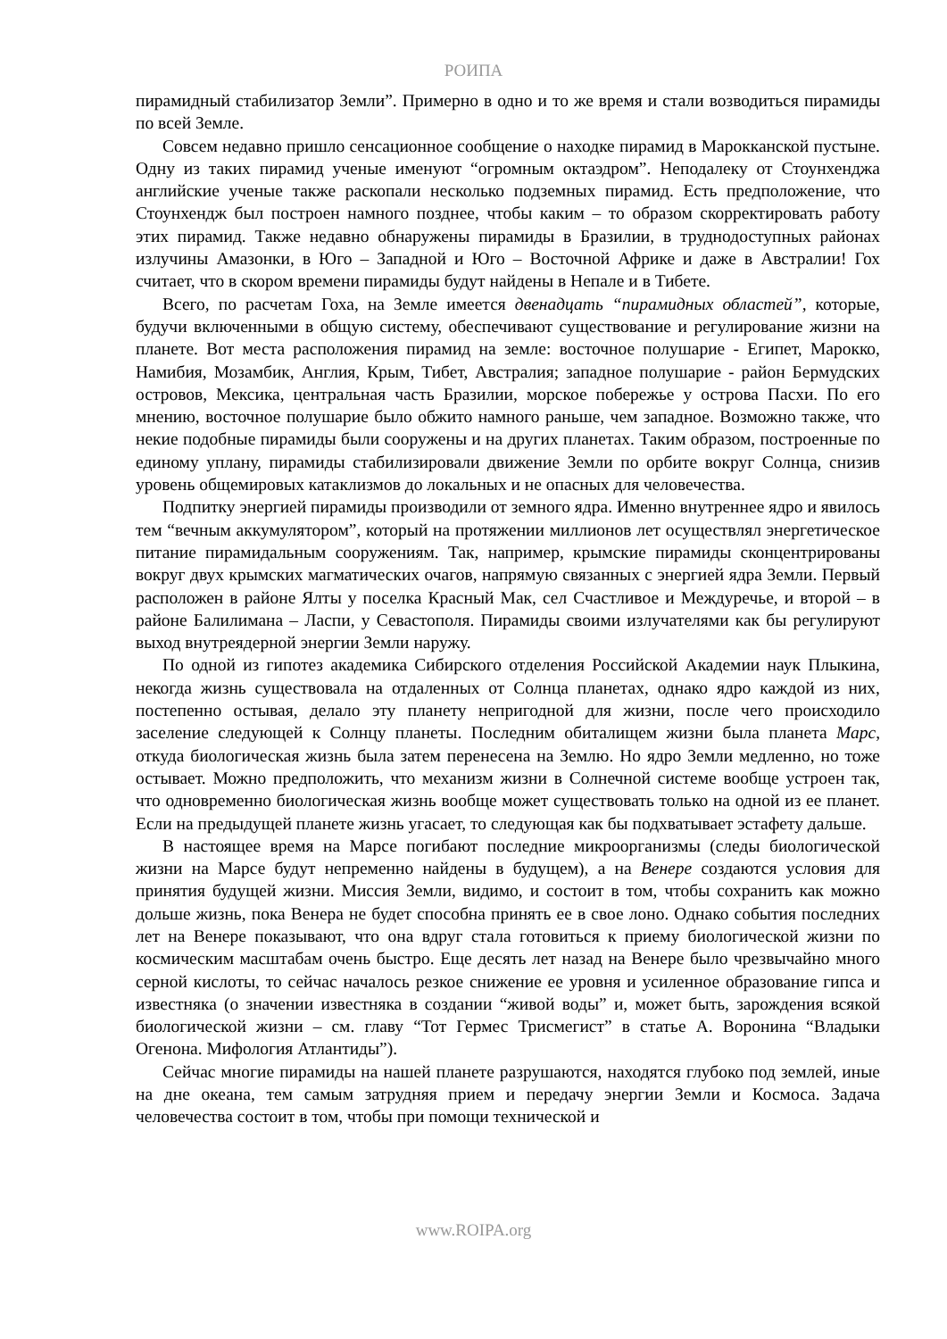РОИПА
пирамидный стабилизатор Земли”. Примерно в одно и то же время и стали возводиться пирамиды по всей Земле.
Совсем недавно пришло сенсационное сообщение о находке пирамид в Марокканской пустыне. Одну из таких пирамид ученые именуют “огромным октаэдром”. Неподалеку от Стоунхенджа английские ученые также раскопали несколько подземных пирамид. Есть предположение, что Стоунхендж был построен намного позднее, чтобы каким – то образом скорректировать работу этих пирамид. Также недавно обнаружены пирамиды в Бразилии, в труднодоступных районах излучины Амазонки, в Юго – Западной и Юго – Восточной Африке и даже в Австралии! Гох считает, что в скором времени пирамиды будут найдены в Непале и в Тибете.
Всего, по расчетам Гоха, на Земле имеется двенадцать “пирамидных областей”, которые, будучи включенными в общую систему, обеспечивают существование и регулирование жизни на планете. Вот места расположения пирамид на земле: восточное полушарие - Египет, Марокко, Намибия, Мозамбик, Англия, Крым, Тибет, Австралия; западное полушарие - район Бермудских островов, Мексика, центральная часть Бразилии, морское побережье у острова Пасхи. По его мнению, восточное полушарие было обжито намного раньше, чем западное. Возможно также, что некие подобные пирамиды были сооружены и на других планетах. Таким образом, построенные по единому уплану, пирамиды стабилизировали движение Земли по орбите вокруг Солнца, снизив уровень общемировых катаклизмов до локальных и не опасных для человечества.
Подпитку энергией пирамиды производили от земного ядра. Именно внутреннее ядро и явилось тем “вечным аккумулятором”, который на протяжении миллионов лет осуществлял энергетическое питание пирамидальным сооружениям. Так, например, крымские пирамиды сконцентрированы вокруг двух крымских магматических очагов, напрямую связанных с энергией ядра Земли. Первый расположен в районе Ялты у поселка Красный Мак, сел Счастливое и Междуречье, и второй – в районе Балилимана – Ласпи, у Севастополя. Пирамиды своими излучателями как бы регулируют выход внутреядерной энергии Земли наружу.
По одной из гипотез академика Сибирского отделения Российской Академии наук Плыкина, некогда жизнь существовала на отдаленных от Солнца планетах, однако ядро каждой из них, постепенно остывая, делало эту планету непригодной для жизни, после чего происходило заселение следующей к Солнцу планеты. Последним обиталищем жизни была планета Марс, откуда биологическая жизнь была затем перенесена на Землю. Но ядро Земли медленно, но тоже остывает. Можно предположить, что механизм жизни в Солнечной системе вообще устроен так, что одновременно биологическая жизнь вообще может существовать только на одной из ее планет. Если на предыдущей планете жизнь угасает, то следующая как бы подхватывает эстафету дальше.
В настоящее время на Марсе погибают последние микроорганизмы (следы биологической жизни на Марсе будут непременно найдены в будущем), а на Венере создаются условия для принятия будущей жизни. Миссия Земли, видимо, и состоит в том, чтобы сохранить как можно дольше жизнь, пока Венера не будет способна принять ее в свое лоно. Однако события последних лет на Венере показывают, что она вдруг стала готовиться к приему биологической жизни по космическим масштабам очень быстро. Еще десять лет назад на Венере было чрезвычайно много серной кислоты, то сейчас началось резкое снижение ее уровня и усиленное образование гипса и известняка (о значении известняка в создании “живой воды” и, может быть, зарождения всякой биологической жизни – см. главу “Тот Гермес Трисмегист” в статье А. Воронина “Владыки Огенона. Мифология Атлантиды”).
Сейчас многие пирамиды на нашей планете разрушаются, находятся глубоко под землей, иные на дне океана, тем самым затрудняя прием и передачу энергии Земли и Космоса. Задача человечества состоит в том, чтобы при помощи технической и
www.ROIPA.org